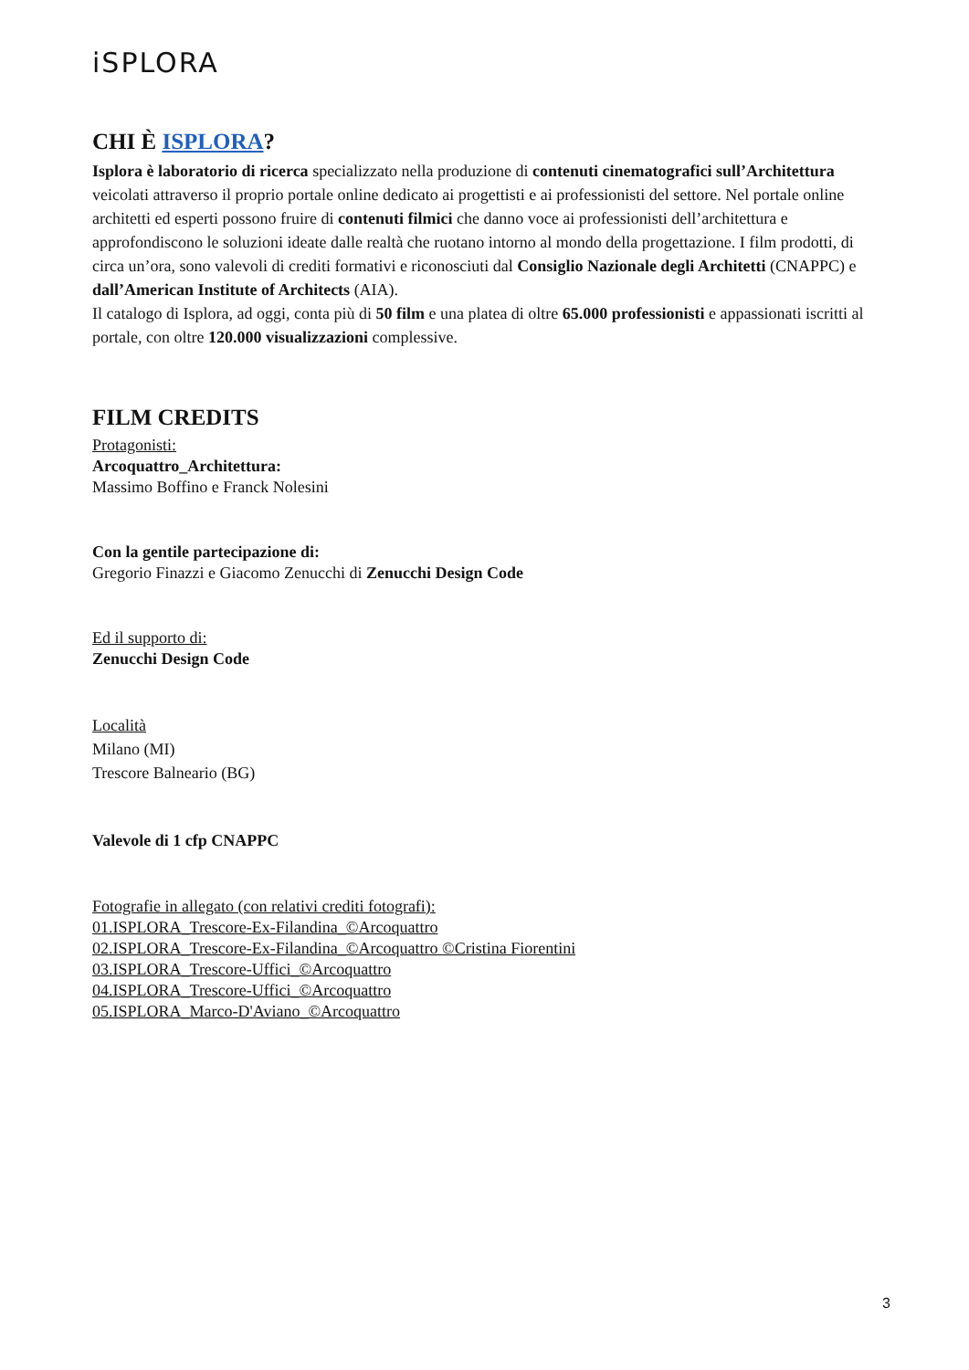iSPLORA
CHI È ISPLORA?
Isplora è laboratorio di ricerca specializzato nella produzione di contenuti cinematografici sull’Architettura veicolati attraverso il proprio portale online dedicato ai progettisti e ai professionisti del settore. Nel portale online architetti ed esperti possono fruire di contenuti filmici che danno voce ai professionisti dell’architettura e approfondiscono le soluzioni ideate dalle realtà che ruotano intorno al mondo della progettazione. I film prodotti, di circa un’ora, sono valevoli di crediti formativi e riconosciuti dal Consiglio Nazionale degli Architetti (CNAPPC) e dall’American Institute of Architects (AIA).
Il catalogo di Isplora, ad oggi, conta più di 50 film e una platea di oltre 65.000 professionisti e appassionati iscritti al portale, con oltre 120.000 visualizzazioni complessive.
FILM CREDITS
Protagonisti:
Arcoquattro_Architettura:
Massimo Boffino e Franck Nolesini
Con la gentile partecipazione di:
Gregorio Finazzi e Giacomo Zenucchi di Zenucchi Design Code
Ed il supporto di:
Zenucchi Design Code
Località
Milano (MI)
Trescore Balneario (BG)
Valevole di 1 cfp CNAPPC
Fotografie in allegato (con relativi crediti fotografi):
01.ISPLORA_Trescore-Ex-Filandina_©Arcoquattro
02.ISPLORA_Trescore-Ex-Filandina_©Arcoquattro ©Cristina Fiorentini
03.ISPLORA_Trescore-Uffici_©Arcoquattro
04.ISPLORA_Trescore-Uffici_©Arcoquattro
05.ISPLORA_Marco-D'Aviano_©Arcoquattro
3